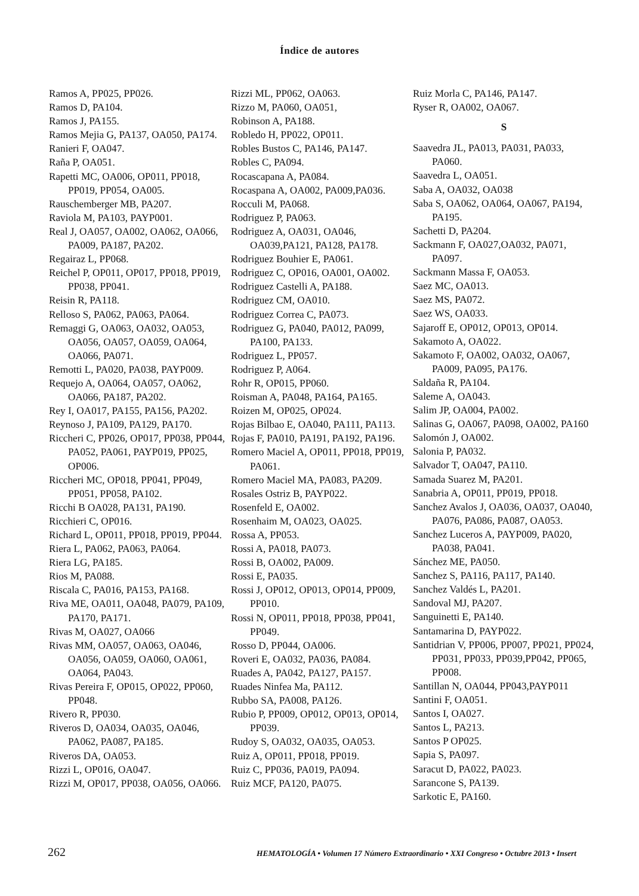Índice de autores
Ramos A, PP025, PP026.
Ramos D, PA104.
Ramos J, PA155.
Ramos Mejia G, PA137, OA050, PA174.
Ranieri F, OA047.
Raña P, OA051.
Rapetti MC, OA006, OP011, PP018, PP019, PP054, OA005.
Rauschemberger MB, PA207.
Raviola M, PA103, PAYP001.
Real J, OA057, OA002, OA062, OA066, PA009, PA187, PA202.
Regairaz L, PP068.
Reichel P, OP011, OP017, PP018, PP019, PP038, PP041.
Reisin R, PA118.
Relloso S, PA062, PA063, PA064.
Remaggi G, OA063, OA032, OA053, OA056, OA057, OA059, OA064, OA066, PA071.
Remotti L, PA020, PA038, PAYP009.
Requejo A, OA064, OA057, OA062, OA066, PA187, PA202.
Rey I, OA017, PA155, PA156, PA202.
Reynoso J, PA109, PA129, PA170.
Riccheri C, PP026, OP017, PP038, PP044, PA052, PA061, PAYP019, PP025, OP006.
Riccheri MC, OP018, PP041, PP049, PP051, PP058, PA102.
Ricchi B OA028, PA131, PA190.
Ricchieri C, OP016.
Richard L, OP011, PP018, PP019, PP044.
Riera L, PA062, PA063, PA064.
Riera LG, PA185.
Rios M, PA088.
Riscala C, PA016, PA153, PA168.
Riva ME, OA011, OA048, PA079, PA109, PA170, PA171.
Rivas M, OA027, OA066
Rivas MM, OA057, OA063, OA046, OA056, OA059, OA060, OA061, OA064, PA043.
Rivas Pereira F, OP015, OP022, PP060, PP048.
Rivero R, PP030.
Riveros D, OA034, OA035, OA046, PA062, PA087, PA185.
Riveros DA, OA053.
Rizzi L, OP016, OA047.
Rizzi M, OP017, PP038, OA056, OA066.
Rizzi ML, PP062, OA063.
Rizzo M, PA060, OA051,
Robinson A, PA188.
Robledo H, PP022, OP011.
Robles Bustos C, PA146, PA147.
Robles C, PA094.
Rocascapana A, PA084.
Rocaspana A, OA002, PA009,PA036.
Rocculi M, PA068.
Rodriguez P, PA063.
Rodriguez A, OA031, OA046, OA039,PA121, PA128, PA178.
Rodriguez Bouhier E, PA061.
Rodriguez C, OP016, OA001, OA002.
Rodriguez Castelli A, PA188.
Rodriguez CM, OA010.
Rodriguez Correa C, PA073.
Rodriguez G, PA040, PA012, PA099, PA100, PA133.
Rodriguez L, PP057.
Rodriguez P, A064.
Rohr R, OP015, PP060.
Roisman A, PA048, PA164, PA165.
Roizen M, OP025, OP024.
Rojas Bilbao E, OA040, PA111, PA113.
Rojas F, PA010, PA191, PA192, PA196.
Romero Maciel A, OP011, PP018, PP019, PA061.
Romero Maciel MA, PA083, PA209.
Rosales Ostriz B, PAYP022.
Rosenfeld E, OA002.
Rosenhaim M, OA023, OA025.
Rossa A, PP053.
Rossi A, PA018, PA073.
Rossi B, OA002, PA009.
Rossi E, PA035.
Rossi J, OP012, OP013, OP014, PP009, PP010.
Rossi N, OP011, PP018, PP038, PP041, PP049.
Rosso D, PP044, OA006.
Roveri E, OA032, PA036, PA084.
Ruades A, PA042, PA127, PA157.
Ruades Ninfea Ma, PA112.
Rubbo SA, PA008, PA126.
Rubio P, PP009, OP012, OP013, OP014, PP039.
Rudoy S, OA032, OA035, OA053.
Ruiz A, OP011, PP018, PP019.
Ruiz C, PP036, PA019, PA094.
Ruiz MCF, PA120, PA075.
Ruiz Morla C, PA146, PA147.
Ryser R, OA002, OA067.
S
Saavedra JL, PA013, PA031, PA033, PA060.
Saavedra L, OA051.
Saba A, OA032, OA038
Saba S, OA062, OA064, OA067, PA194, PA195.
Sachetti D, PA204.
Sackmann F, OA027,OA032, PA071, PA097.
Sackmann Massa F, OA053.
Saez MC, OA013.
Saez MS, PA072.
Saez WS, OA033.
Sajaroff E, OP012, OP013, OP014.
Sakamoto A, OA022.
Sakamoto F, OA002, OA032, OA067, PA009, PA095, PA176.
Saldaña R, PA104.
Saleme A, OA043.
Salim JP, OA004, PA002.
Salinas G, OA067, PA098, OA002, PA160
Salomón J, OA002.
Salonia P, PA032.
Salvador T, OA047, PA110.
Samada Suarez M, PA201.
Sanabria A, OP011, PP019, PP018.
Sanchez Avalos J, OA036, OA037, OA040, PA076, PA086, PA087, OA053.
Sanchez Luceros A, PAYP009, PA020, PA038, PA041.
Sánchez ME, PA050.
Sanchez S, PA116, PA117, PA140.
Sanchez Valdés L, PA201.
Sandoval MJ, PA207.
Sanguinetti E, PA140.
Santamarina D, PAYP022.
Santidrian V, PP006, PP007, PP021, PP024, PP031, PP033, PP039,PP042, PP065, PP008.
Santillan N, OA044, PP043,PAYP011
Santini F, OA051.
Santos I, OA027.
Santos L, PA213.
Santos P OP025.
Sapia S, PA097.
Saracut D, PA022, PA023.
Sarancone S, PA139.
Sarkotic E, PA160.
262 HEMATOLOGÍA • Volumen 17 Número Extraordinario • XXI Congreso • Octubre 2013 • Insert